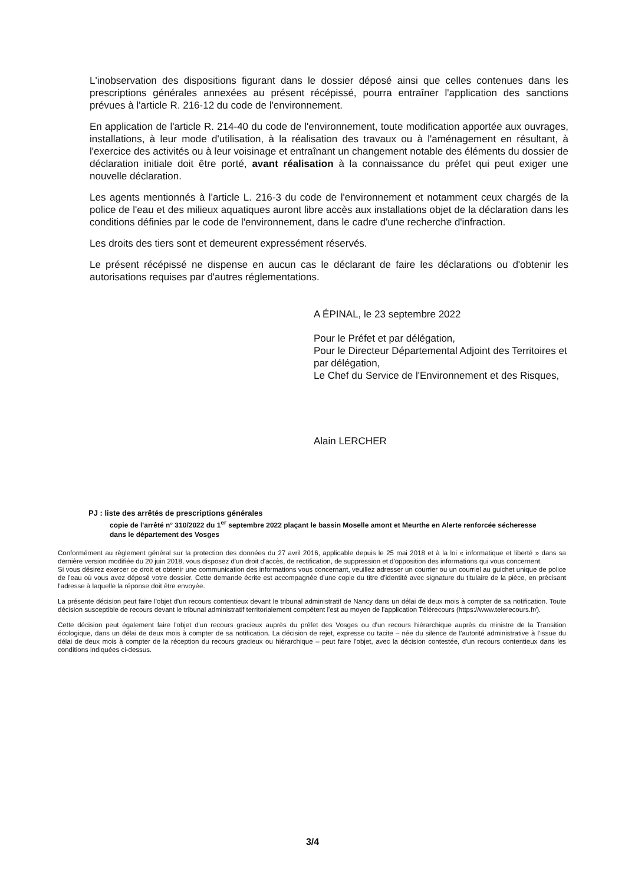L'inobservation des dispositions figurant dans le dossier déposé ainsi que celles contenues dans les prescriptions générales annexées au présent récépissé, pourra entraîner l'application des sanctions prévues à l'article R. 216-12 du code de l'environnement.
En application de l'article R. 214-40 du code de l'environnement, toute modification apportée aux ouvrages, installations, à leur mode d'utilisation, à la réalisation des travaux ou à l'aménagement en résultant, à l'exercice des activités ou à leur voisinage et entraînant un changement notable des éléments du dossier de déclaration initiale doit être porté, avant réalisation à la connaissance du préfet qui peut exiger une nouvelle déclaration.
Les agents mentionnés à l'article L. 216-3 du code de l'environnement et notamment ceux chargés de la police de l'eau et des milieux aquatiques auront libre accès aux installations objet de la déclaration dans les conditions définies par le code de l'environnement, dans le cadre d'une recherche d'infraction.
Les droits des tiers sont et demeurent expressément réservés.
Le présent récépissé ne dispense en aucun cas le déclarant de faire les déclarations ou d'obtenir les autorisations requises par d'autres réglementations.
A ÉPINAL, le 23 septembre 2022
Pour le Préfet et par délégation,
Pour le Directeur Départemental Adjoint des Territoires et par délégation,
Le Chef du Service de l'Environnement et des Risques,
Alain LERCHER
PJ : liste des arrêtés de prescriptions générales
copie de l'arrêté n° 310/2022 du 1<sup>er</sup> septembre 2022 plaçant le bassin Moselle amont et Meurthe en Alerte renforcée sécheresse dans le département des Vosges
Conformément au règlement général sur la protection des données du 27 avril 2016, applicable depuis le 25 mai 2018 et à la loi « informatique et liberté » dans sa dernière version modifiée du 20 juin 2018, vous disposez d'un droit d'accès, de rectification, de suppression et d'opposition des informations qui vous concernent.
Si vous désirez exercer ce droit et obtenir une communication des informations vous concernant, veuillez adresser un courrier ou un courriel au guichet unique de police de l'eau où vous avez déposé votre dossier. Cette demande écrite est accompagnée d'une copie du titre d'identité avec signature du titulaire de la pièce, en précisant l'adresse à laquelle la réponse doit être envoyée.
La présente décision peut faire l'objet d'un recours contentieux devant le tribunal administratif de Nancy dans un délai de deux mois à compter de sa notification. Toute décision susceptible de recours devant le tribunal administratif territorialement compétent l'est au moyen de l'application Télérecours (https://www.telerecours.fr/).
Cette décision peut également faire l'objet d'un recours gracieux auprès du préfet des Vosges ou d'un recours hiérarchique auprès du ministre de la Transition écologique, dans un délai de deux mois à compter de sa notification. La décision de rejet, expresse ou tacite – née du silence de l'autorité administrative à l'issue du délai de deux mois à compter de la réception du recours gracieux ou hiérarchique – peut faire l'objet, avec la décision contestée, d'un recours contentieux dans les conditions indiquées ci-dessus.
3/4